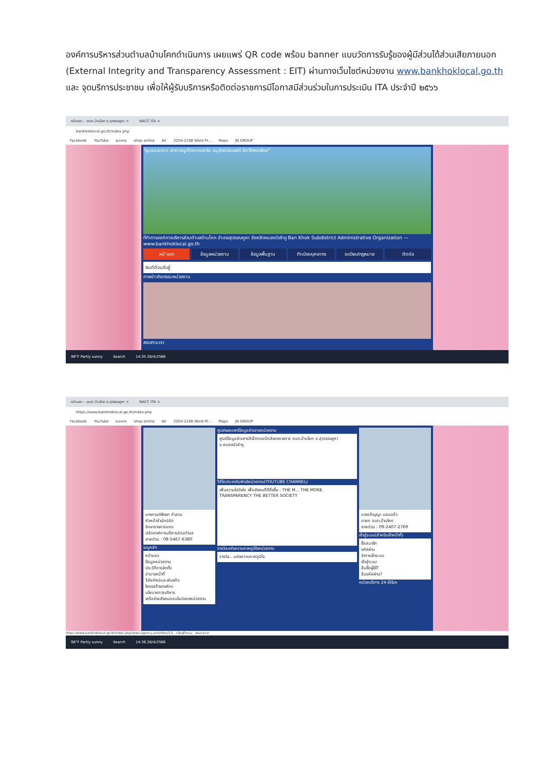องค์การบริหารส่วนตำบลบ้านโคกดำเนินการ เผยแพร่ QR code พร้อม banner แบบวัดการรับรู้ของผู้มีส่วนได้ส่วนเสียภายนอก (External Integrity and Transparency Assessment : EIT) ผ่านทางเว็บไซต์หน่วยงาน www.bankhoklocal.go.th และ จุดบริการประชาชน เพื่อให้ผู้รับบริการหรือติดต่อราชการมีโอกาสมีส่วนร่วมในการประเมิน ITA ประจำปี ๒๕๖๖
หน้าแรก - :อบต.บ้านโคก อ.สุวรรณคูหา × NACC ITA ×
bankhoklocal.go.th/index.php
Facebook YouTube ธนาคาร shop online AV 2204-2108 Word Pr... Maps JN GROUP
"ชุมชนสะอาด สาธารณูปโภคครบครัน อนุรักษ์ประเพณี ยึดวิถีพอเพียง"
ที่ทำการองค์การบริหารส่วนตำบลบ้านโคก อำเภอสุวรรณคูหา จังหวัดหนองบัวลำภู Ban Khok Subdistrict Administrative Organization — www.bankhoklocal.go.th
หน้าแรก ข้อมูลหน่วยงาน ข้อมูลพื้นฐาน ทำเนียบบุคลากร ระเบียบ/กฎหมาย ติดต่อ
ยินดีต้อนรับสู่
ภาพข่าวกิจกรรมหน่วยงาน
สอบถามเรา
96°F Partly sunny Search 14:35 28/4/2566
หน้าแรก - :อบต.บ้านโคก อ.สุวรรณคูหา × NACC ITA ×
https://www.bankhoklocal.go.th/index.php
Facebook YouTube ธนาคาร shop online AV 2204-2108 Word Pr... Maps JN GROUP
นางกานต์พิชชา ทำสวน
หัวหน้าสำนักปลัด
รักษาราชการแทน
ปลัดองค์การบริหารส่วนตำบล
สายด่วน : 08-5467-6380
เมนูหลัก
หน้าแรก
ข้อมูลหน่วยงาน
ประวัติการจัดตั้ง
อำนาจหน้าที่
วิสัยทัศน์และพันธกิจ
โครงสร้างองค์กร
นโยบายการบริหาร
เครือข่ายสังคมออนไลน์ของหน่วยงาน
ศูนย์เผยแพร่ข้อมูลข่าวสารหน่วยงาน
ศูนย์ข้อมูลข่าวสารอิเล็กทรอนิกส์ของราชการ อบต.บ้านโคก อ.สุวรรณคูหา จ.หนองบัวลำภู
วีดีโอประชาสัมพันธ์หน่วยงาน(YOUTUBE CHANNEL)
เพิ่มความโปร่งใส เพื่อสังคมที่ดียิ่งขึ้น - THE M... THE MORE TRANSPARENCY THE BETTER SOCIETY
รางวัลแห่งความภาคภูมิใจหน่วยงาน
รางวัล...แห่งความภาคภูมิใจ
นางอภิญญา แสนแก้ว
นายก อบต.บ้านโคก
สายด่วน : 09-2407-2769
เข้าสู่ระบบ(สำหรับเจ้าหน้าที่)
ชื่อสมาชิก
รหัสผ่าน
จำการเข้าระบบ
เข้าสู่ระบบ
ลืมชื่อผู้ใช้?
ลืมรหัสผ่าน?
หน่วยบริการ 24 ชั่วโมง
https://www.bankhoklocal.go.th/index.php/news-agency-activities/3-2 กลับสู่ด้านบน สอบถามเรา
96°F Partly sunny Search 14:36 28/4/2566